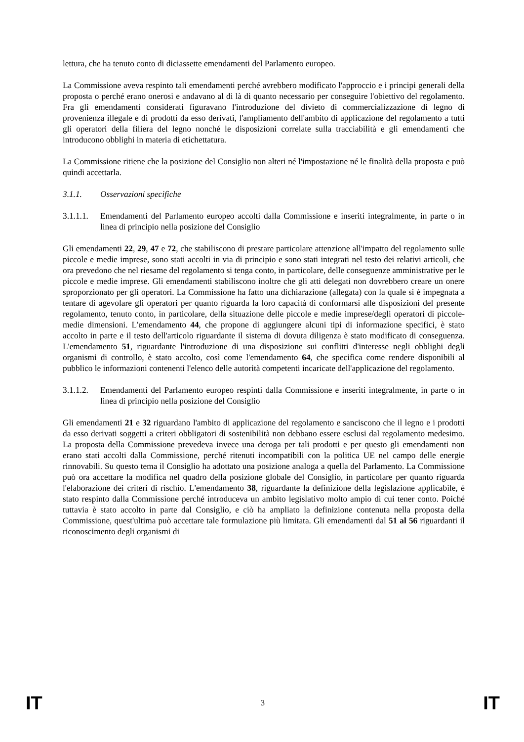lettura, che ha tenuto conto di diciassette emendamenti del Parlamento europeo.
La Commissione aveva respinto tali emendamenti perché avrebbero modificato l'approccio e i principi generali della proposta o perché erano onerosi e andavano al di là di quanto necessario per conseguire l'obiettivo del regolamento. Fra gli emendamenti considerati figuravano l'introduzione del divieto di commercializzazione di legno di provenienza illegale e di prodotti da esso derivati, l'ampliamento dell'ambito di applicazione del regolamento a tutti gli operatori della filiera del legno nonché le disposizioni correlate sulla tracciabilità e gli emendamenti che introducono obblighi in materia di etichettatura.
La Commissione ritiene che la posizione del Consiglio non alteri né l'impostazione né le finalità della proposta e può quindi accettarla.
3.1.1. Osservazioni specifiche
3.1.1.1.
Emendamenti del Parlamento europeo accolti dalla Commissione e inseriti integralmente, in parte o in linea di principio nella posizione del Consiglio
Gli emendamenti 22, 29, 47 e 72, che stabiliscono di prestare particolare attenzione all'impatto del regolamento sulle piccole e medie imprese, sono stati accolti in via di principio e sono stati integrati nel testo dei relativi articoli, che ora prevedono che nel riesame del regolamento si tenga conto, in particolare, delle conseguenze amministrative per le piccole e medie imprese. Gli emendamenti stabiliscono inoltre che gli atti delegati non dovrebbero creare un onere sproporzionato per gli operatori. La Commissione ha fatto una dichiarazione (allegata) con la quale si è impegnata a tentare di agevolare gli operatori per quanto riguarda la loro capacità di conformarsi alle disposizioni del presente regolamento, tenuto conto, in particolare, della situazione delle piccole e medie imprese/degli operatori di piccole-medie dimensioni. L'emendamento 44, che propone di aggiungere alcuni tipi di informazione specifici, è stato accolto in parte e il testo dell'articolo riguardante il sistema di dovuta diligenza è stato modificato di conseguenza. L'emendamento 51, riguardante l'introduzione di una disposizione sui conflitti d'interesse negli obblighi degli organismi di controllo, è stato accolto, così come l'emendamento 64, che specifica come rendere disponibili al pubblico le informazioni contenenti l'elenco delle autorità competenti incaricate dell'applicazione del regolamento.
3.1.1.2.
Emendamenti del Parlamento europeo respinti dalla Commissione e inseriti integralmente, in parte o in linea di principio nella posizione del Consiglio
Gli emendamenti 21 e 32 riguardano l'ambito di applicazione del regolamento e sanciscono che il legno e i prodotti da esso derivati soggetti a criteri obbligatori di sostenibilità non debbano essere esclusi dal regolamento medesimo. La proposta della Commissione prevedeva invece una deroga per tali prodotti e per questo gli emendamenti non erano stati accolti dalla Commissione, perché ritenuti incompatibili con la politica UE nel campo delle energie rinnovabili. Su questo tema il Consiglio ha adottato una posizione analoga a quella del Parlamento. La Commissione può ora accettare la modifica nel quadro della posizione globale del Consiglio, in particolare per quanto riguarda l'elaborazione dei criteri di rischio. L'emendamento 38, riguardante la definizione della legislazione applicabile, è stato respinto dalla Commissione perché introduceva un ambito legislativo molto ampio di cui tener conto. Poiché tuttavia è stato accolto in parte dal Consiglio, e ciò ha ampliato la definizione contenuta nella proposta della Commissione, quest'ultima può accettare tale formulazione più limitata. Gli emendamenti dal 51 al 56 riguardanti il riconoscimento degli organismi di
IT 3 IT